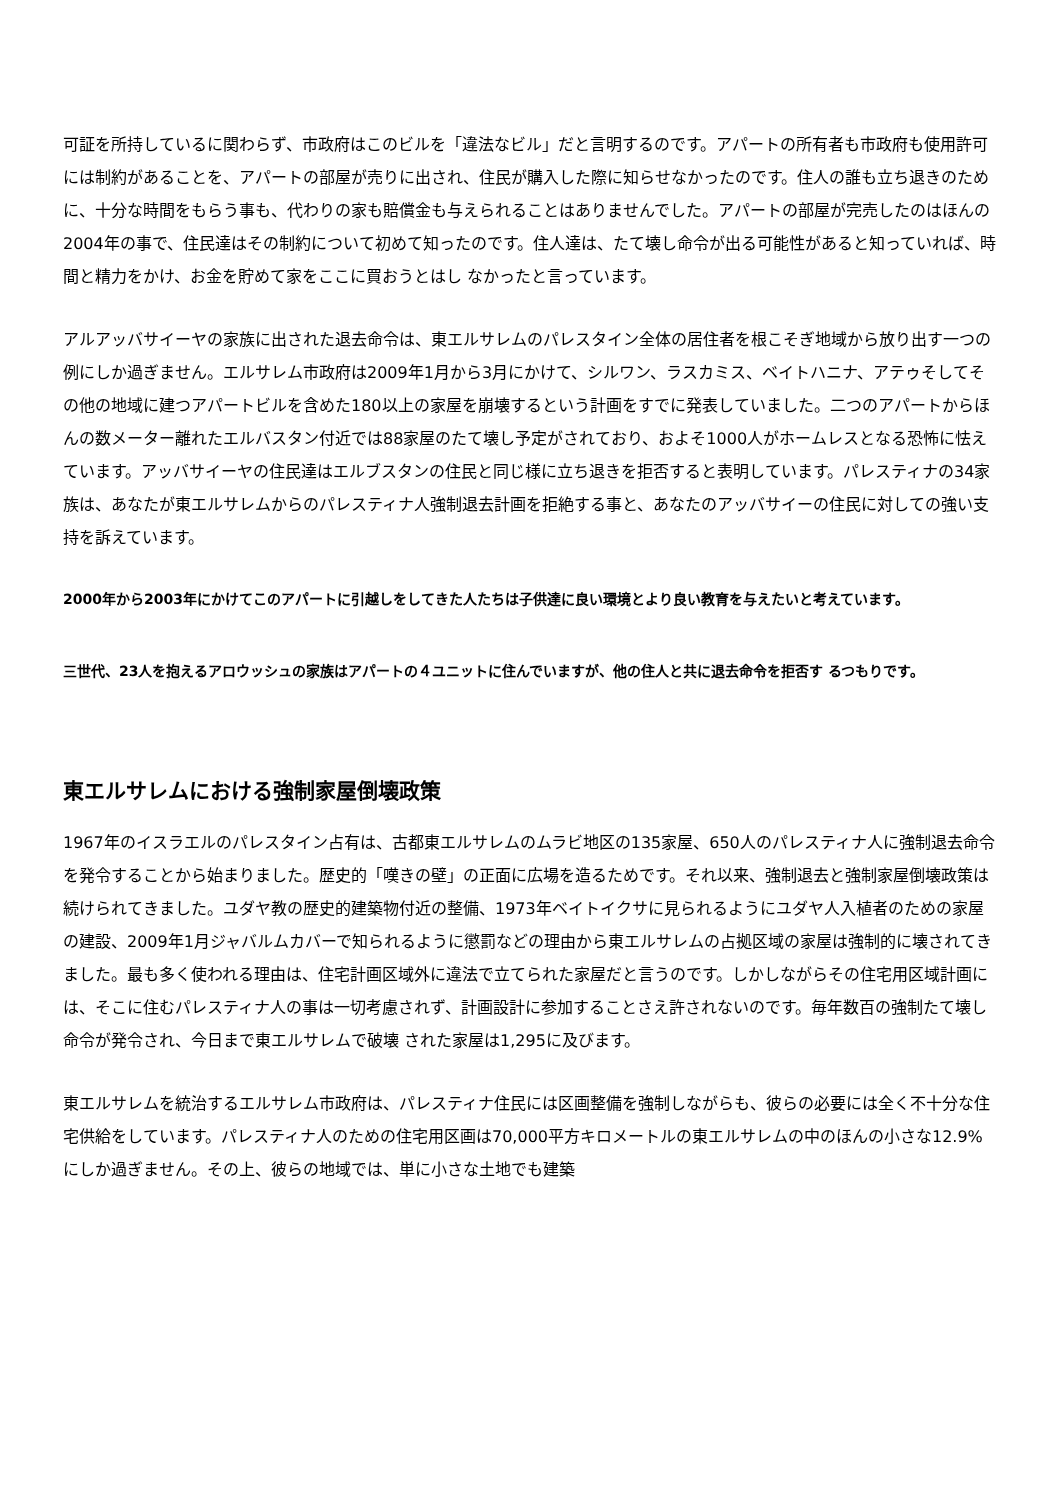可証を所持しているに関わらず、市政府はこのビルを「違法なビル」だと言明するのです。アパートの所有者も市政府も使用許可には制約があることを、アパートの部屋が売りに出され、住民が購入した際に知らせなかったのです。住人の誰も立ち退きのために、十分な時間をもらう事も、代わりの家も賠償金も与えられることはありませんでした。アパートの部屋が完売したのはほんの2004年の事で、住民達はその制約について初めて知ったのです。住人達は、たて壊し命令が出る可能性があると知っていれば、時間と精力をかけ、お金を貯めて家をここに買おうとはし なかったと言っています。
アルアッバサイーヤの家族に出された退去命令は、東エルサレムのパレスタイン全体の居住者を根こそぎ地域から放り出す一つの例にしか過ぎません。エルサレム市政府は2009年1月から3月にかけて、シルワン、ラスカミス、ベイトハニナ、アテゥそしてその他の地域に建つアパートビルを含めた180以上の家屋を崩壊するという計画をすでに発表していました。二つのアパートからほんの数メーター離れたエルバスタン付近では88家屋のたて壊し予定がされており、およそ1000人がホームレスとなる恐怖に怯えています。アッバサイーヤの住民達はエルブスタンの住民と同じ様に立ち退きを拒否すると表明しています。パレスティナの34家族は、あなたが東エルサレムからのパレスティナ人強制退去計画を拒絶する事と、あなたのアッバサイーの住民に対しての強い支持を訴えています。
2000年から2003年にかけてこのアパートに引越しをしてきた人たちは子供達に良い環境とより良い教育を与えたいと考えています。
三世代、23人を抱えるアロウッシュの家族はアパートの４ユニットに住んでいますが、他の住人と共に退去命令を拒否す るつもりです。
東エルサレムにおける強制家屋倒壊政策
1967年のイスラエルのパレスタイン占有は、古都東エルサレムのムラビ地区の135家屋、650人のパレスティナ人に強制退去命令を発令することから始まりました。歴史的「嘆きの壁」の正面に広場を造るためです。それ以来、強制退去と強制家屋倒壊政策は続けられてきました。ユダヤ教の歴史的建築物付近の整備、1973年ベイトイクサに見られるようにユダヤ人入植者のための家屋の建設、2009年1月ジャバルムカバーで知られるように懲罰などの理由から東エルサレムの占拠区域の家屋は強制的に壊されてきました。最も多く使われる理由は、住宅計画区域外に違法で立てられた家屋だと言うのです。しかしながらその住宅用区域計画には、そこに住むパレスティナ人の事は一切考慮されず、計画設計に参加することさえ許されないのです。毎年数百の強制たて壊し命令が発令され、今日まで東エルサレムで破壊 された家屋は1,295に及びます。
東エルサレムを統治するエルサレム市政府は、パレスティナ住民には区画整備を強制しながらも、彼らの必要には全く不十分な住宅供給をしています。パレスティナ人のための住宅用区画は70,000平方キロメートルの東エルサレムの中のほんの小さな12.9%にしか過ぎません。その上、彼らの地域では、単に小さな土地でも建築